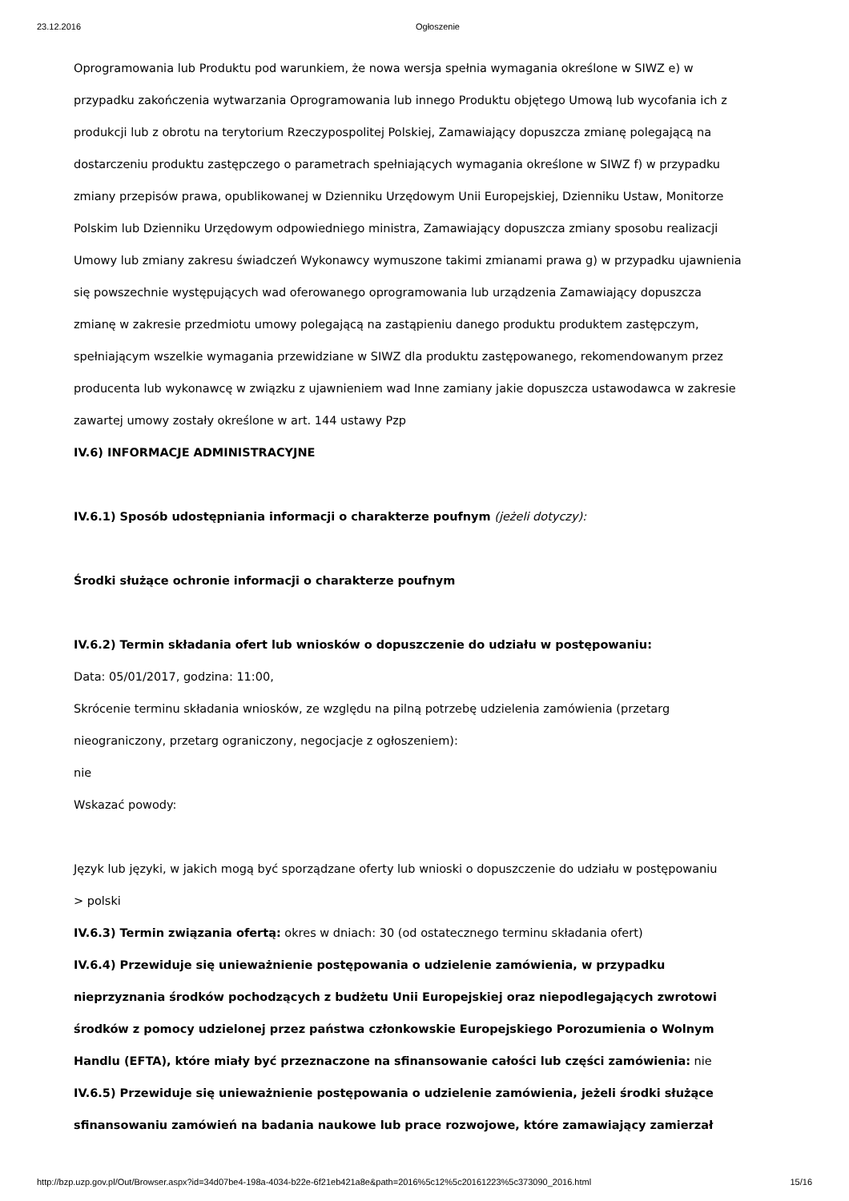23.12.2016 Ogłoszenie
Oprogramowania lub Produktu pod warunkiem, że nowa wersja spełnia wymagania określone w SIWZ e) w przypadku zakończenia wytwarzania Oprogramowania lub innego Produktu objętego Umową lub wycofania ich z produkcji lub z obrotu na terytorium Rzeczypospolitej Polskiej, Zamawiający dopuszcza zmianę polegającą na dostarczeniu produktu zastępczego o parametrach spełniających wymagania określone w SIWZ f) w przypadku zmiany przepisów prawa, opublikowanej w Dzienniku Urzędowym Unii Europejskiej, Dzienniku Ustaw, Monitorze Polskim lub Dzienniku Urzędowym odpowiedniego ministra, Zamawiający dopuszcza zmiany sposobu realizacji Umowy lub zmiany zakresu świadczeń Wykonawcy wymuszone takimi zmianami prawa g) w przypadku ujawnienia się powszechnie występujących wad oferowanego oprogramowania lub urządzenia Zamawiający dopuszcza zmianę w zakresie przedmiotu umowy polegającą na zastąpieniu danego produktu produktem zastępczym, spełniającym wszelkie wymagania przewidziane w SIWZ dla produktu zastępowanego, rekomendowanym przez producenta lub wykonawcę w związku z ujawnieniem wad Inne zamiany jakie dopuszcza ustawodawca w zakresie zawartej umowy zostały określone w art. 144 ustawy Pzp
IV.6) INFORMACJE ADMINISTRACYJNE
IV.6.1) Sposób udostępniania informacji o charakterze poufnym (jeżeli dotyczy):
Środki służące ochronie informacji o charakterze poufnym
IV.6.2) Termin składania ofert lub wniosków o dopuszczenie do udziału w postępowaniu:
Data: 05/01/2017, godzina: 11:00,
Skrócenie terminu składania wniosków, ze względu na pilną potrzebę udzielenia zamówienia (przetarg nieograniczony, przetarg ograniczony, negocjacje z ogłoszeniem):
nie
Wskazać powody:
Język lub języki, w jakich mogą być sporządzane oferty lub wnioski o dopuszczenie do udziału w postępowaniu
> polski
IV.6.3) Termin związania ofertą: okres w dniach: 30 (od ostatecznego terminu składania ofert)
IV.6.4) Przewiduje się unieważnienie postępowania o udzielenie zamówienia, w przypadku nieprzyznania środków pochodzących z budżetu Unii Europejskiej oraz niepodlegających zwrotowi środków z pomocy udzielonej przez państwa członkowskie Europejskiego Porozumienia o Wolnym Handlu (EFTA), które miały być przeznaczone na sfinansowanie całości lub części zamówienia: nie
IV.6.5) Przewiduje się unieważnienie postępowania o udzielenie zamówienia, jeżeli środki służące sfinansowaniu zamówień na badania naukowe lub prace rozwojowe, które zamawiający zamierzał
http://bzp.uzp.gov.pl/Out/Browser.aspx?id=34d07be4-198a-4034-b22e-6f21eb421a8e&path=2016%5c12%5c20161223%5c373090_2016.html 15/16